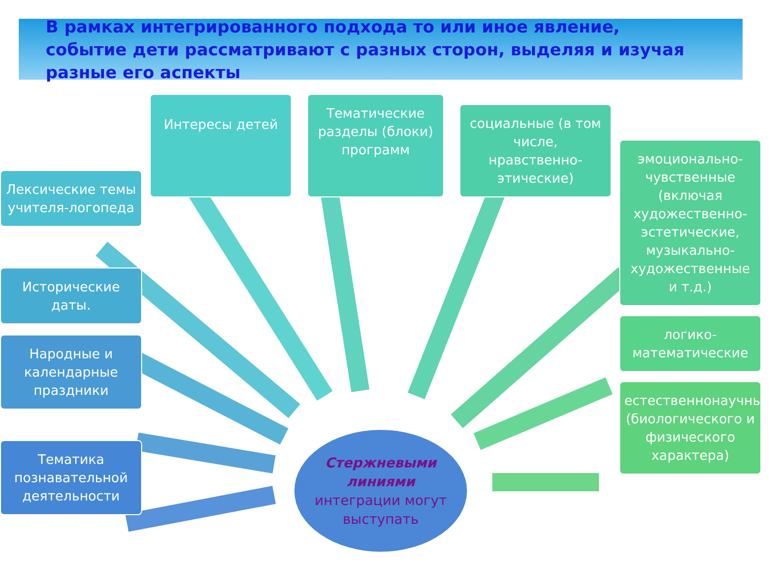В рамках интегрированного подхода то или иное явление, событие дети рассматривают с разных сторон, выделяя и изучая разные его аспекты
Лексические темы учителя-логопеда
Исторические даты.
Народные и календарные праздники
Тематика познавательной деятельности
Интересы детей
Тематические разделы (блоки) программ
социальные (в том числе, нравственно-этические)
Стержневыми линиями
интеграции могут выступать
эмоционально-чувственные (включая художественно-эстетические, музыкально-художественные и т.д.)
логико-математические
естественнонаучные (биологического и физического характера)